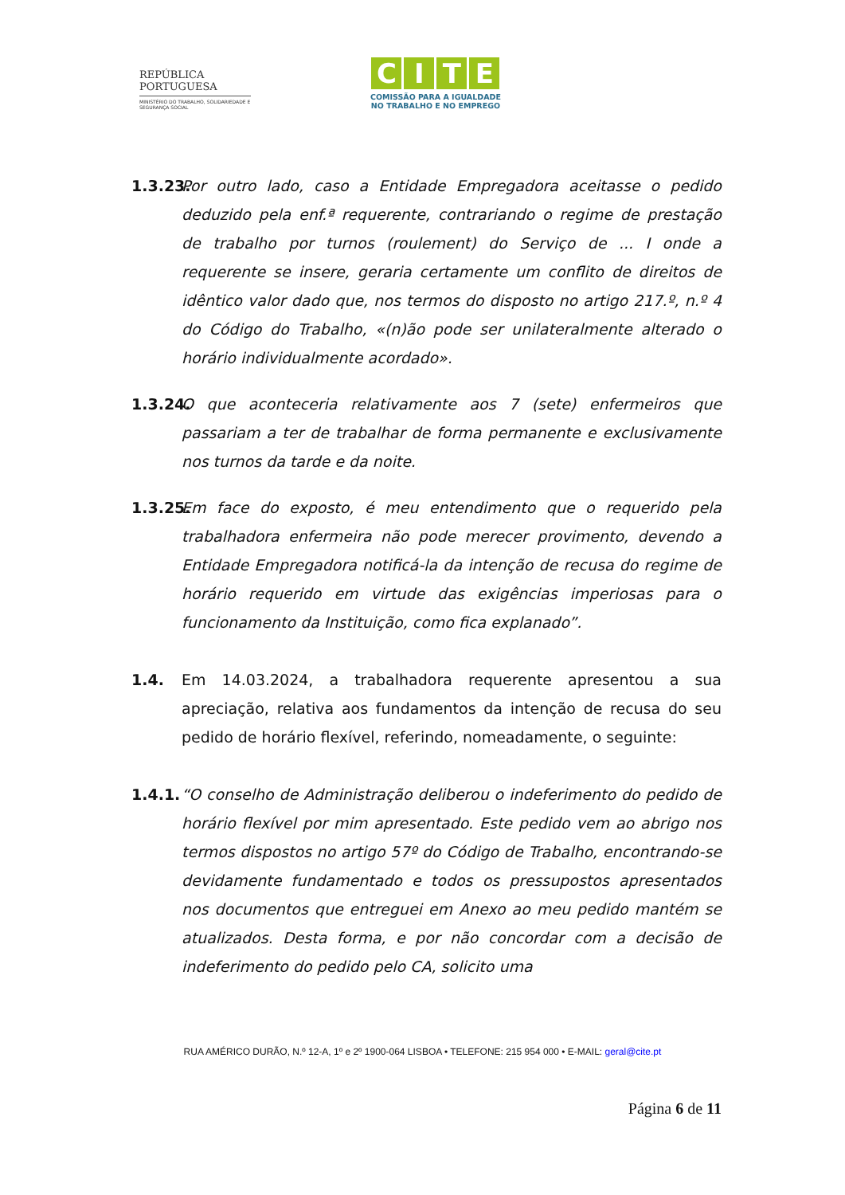REPÚBLICA
PORTUGUESA
MINISTÉRIO DO TRABALHO, SOLIDARIEDADE E SEGURANÇA SOCIAL
CITE
COMISSÃO PARA A IGUALDADE
NO TRABALHO E NO EMPREGO
1.3.23.
Por outro lado, caso a Entidade Empregadora aceitasse o pedido deduzido pela enf.ª requerente, contrariando o regime de prestação de trabalho por turnos (roulement) do Serviço de ... I onde a requerente se insere, geraria certamente um conflito de direitos de idêntico valor dado que, nos termos do disposto no artigo 217.º, n.º 4 do Código do Trabalho, «(n)ão pode ser unilateralmente alterado o horário individualmente acordado».
1.3.24.
O que aconteceria relativamente aos 7 (sete) enfermeiros que passariam a ter de trabalhar de forma permanente e exclusivamente nos turnos da tarde e da noite.
1.3.25.
Em face do exposto, é meu entendimento que o requerido pela trabalhadora enfermeira não pode merecer provimento, devendo a Entidade Empregadora notificá-la da intenção de recusa do regime de horário requerido em virtude das exigências imperiosas para o funcionamento da Instituição, como fica explanado”.
1.4. Em 14.03.2024, a trabalhadora requerente apresentou a sua apreciação, relativa aos fundamentos da intenção de recusa do seu pedido de horário flexível, referindo, nomeadamente, o seguinte:
1.4.1.
“O conselho de Administração deliberou o indeferimento do pedido de horário flexível por mim apresentado. Este pedido vem ao abrigo nos termos dispostos no artigo 57º do Código de Trabalho, encontrando-se devidamente fundamentado e todos os pressupostos apresentados nos documentos que entreguei em Anexo ao meu pedido mantém se atualizados. Desta forma, e por não concordar com a decisão de indeferimento do pedido pelo CA, solicito uma
RUA AMÉRICO DURÃO, N.º 12-A, 1º e 2º 1900-064 LISBOA • TELEFONE: 215 954 000 • E-MAIL: geral@cite.pt
Página 6 de 11